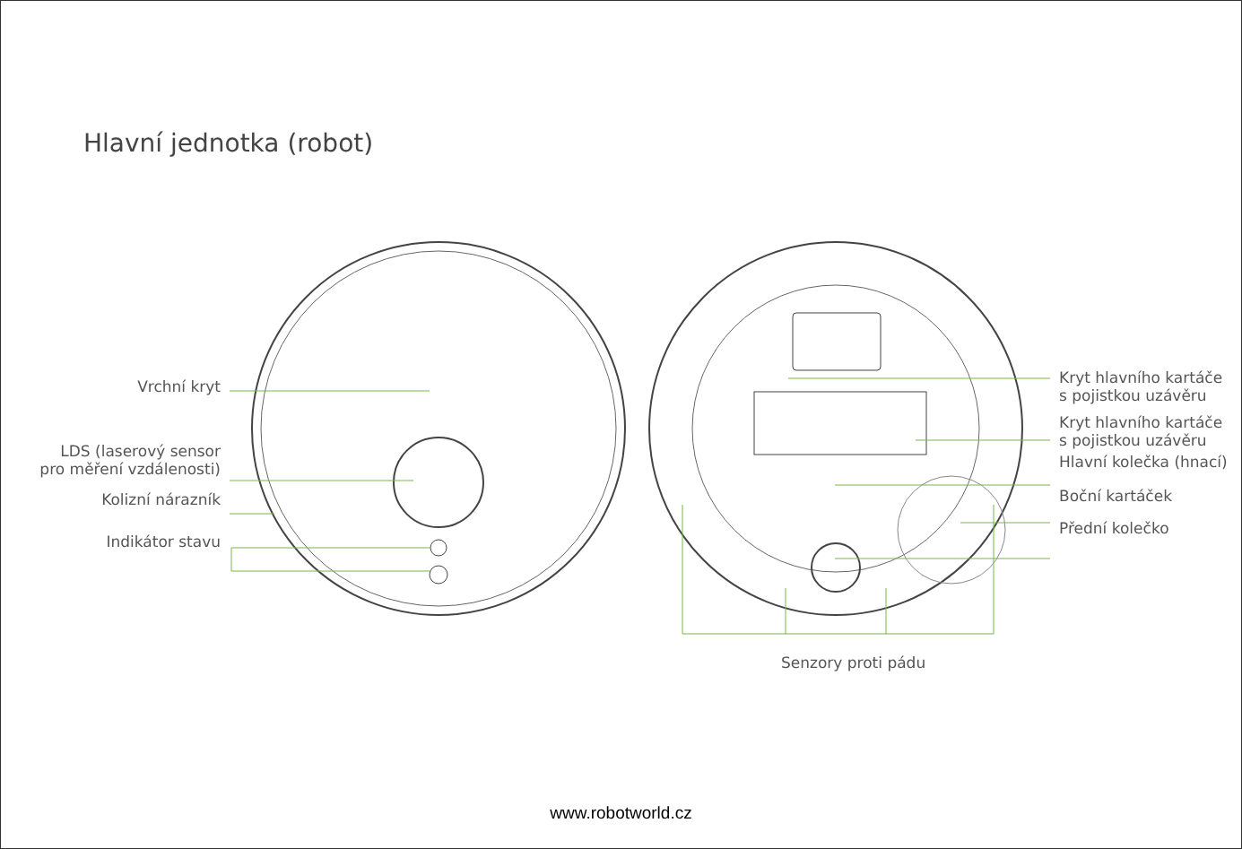Hlavní jednotka (robot)
Vrchní kryt
LDS (laserový sensor
pro měření vzdálenosti)
Kolizní nárazník
Indikátor stavu
Kryt hlavního kartáče
s pojistkou uzávěru
Kryt hlavního kartáče
s pojistkou uzávěru
Hlavní kolečka (hnací)
Boční kartáček
Přední kolečko
Senzory proti pádu
www.robotworld.cz